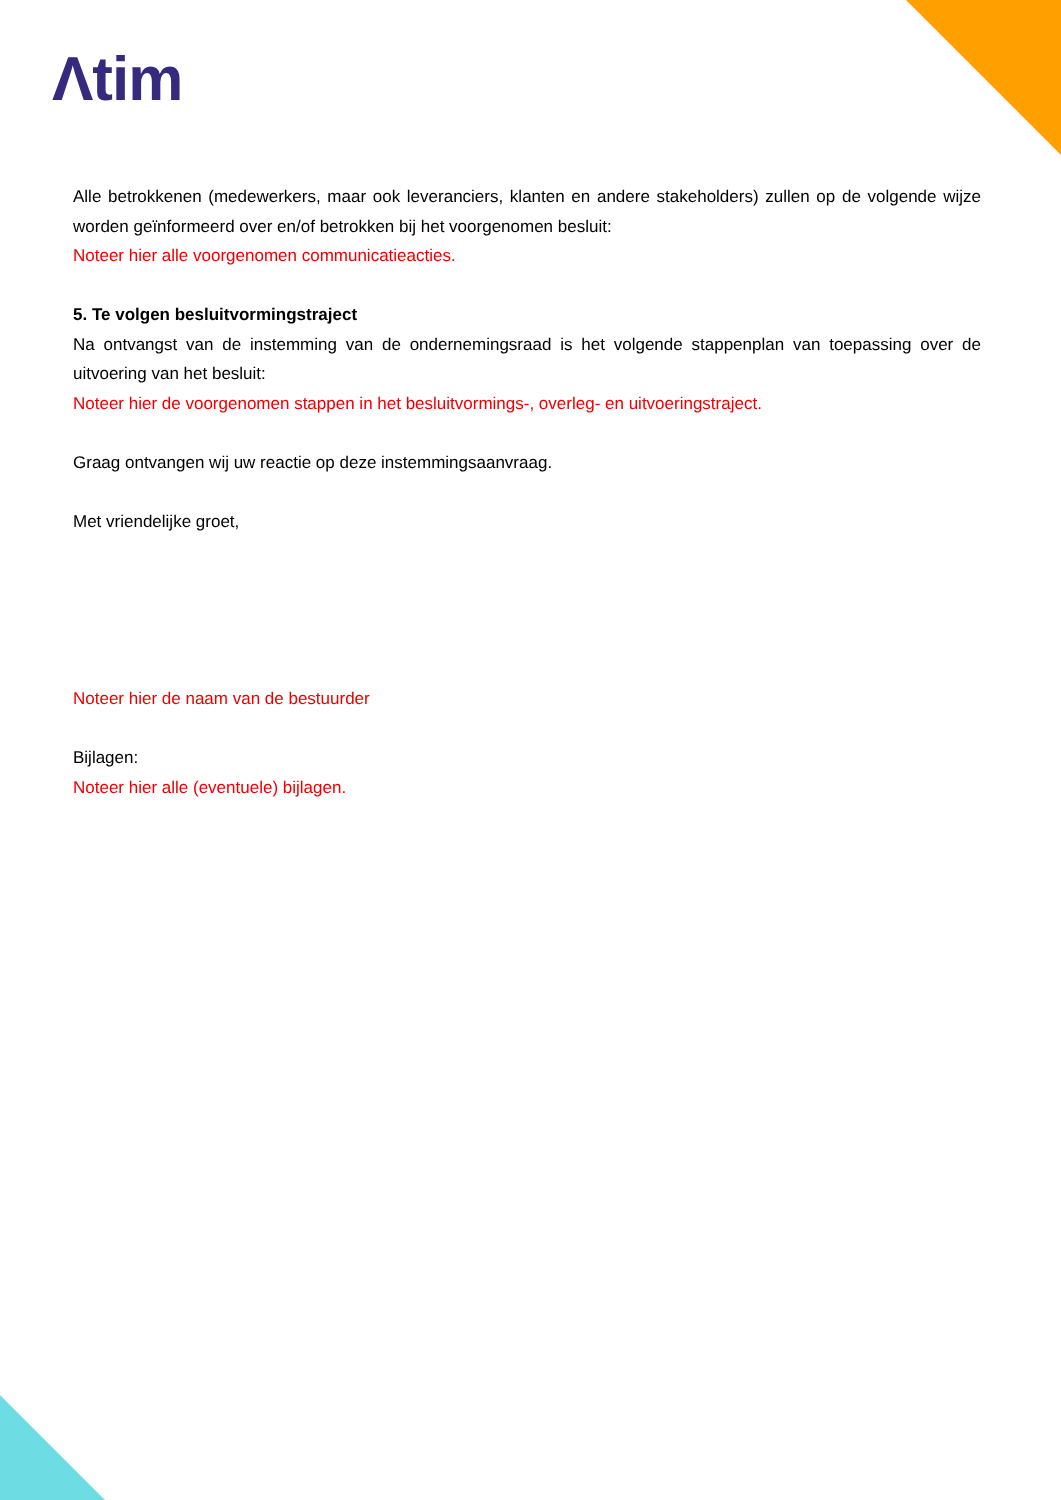Λtim
Alle betrokkenen (medewerkers, maar ook leveranciers, klanten en andere stakeholders) zullen op de volgende wijze worden geïnformeerd over en/of betrokken bij het voorgenomen besluit:
Noteer hier alle voorgenomen communicatieacties.
5. Te volgen besluitvormingstraject
Na ontvangst van de instemming van de ondernemingsraad is het volgende stappenplan van toepassing over de uitvoering van het besluit:
Noteer hier de voorgenomen stappen in het besluitvormings-, overleg- en uitvoeringstraject.
Graag ontvangen wij uw reactie op deze instemmingsaanvraag.
Met vriendelijke groet,
Noteer hier de naam van de bestuurder
Bijlagen:
Noteer hier alle (eventuele) bijlagen.